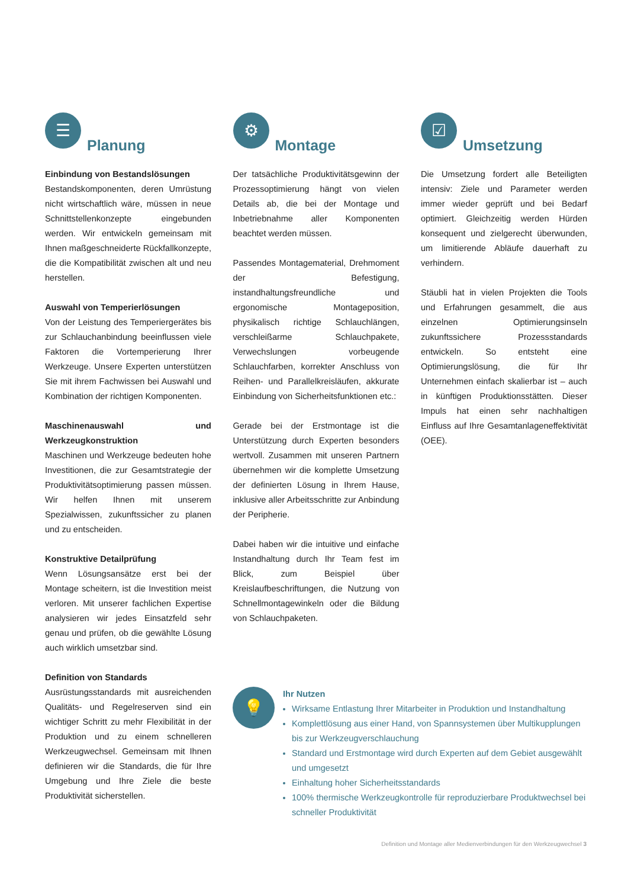☰
Planung
Einbindung von Bestandslösungen
Bestandskomponenten, deren Umrüstung nicht wirtschaftlich wäre, müssen in neue Schnittstellenkonzepte eingebunden werden. Wir entwickeln gemeinsam mit Ihnen maßgeschneiderte Rückfallkonzepte, die die Kompatibilität zwischen alt und neu herstellen.
Auswahl von Temperierlösungen
Von der Leistung des Temperiergerätes bis zur Schlauchanbindung beeinflussen viele Faktoren die Vortemperierung Ihrer Werkzeuge. Unsere Experten unterstützen Sie mit ihrem Fachwissen bei Auswahl und Kombination der richtigen Komponenten.
Maschinenauswahl und Werkzeugkonstruktion
Maschinen und Werkzeuge bedeuten hohe Investitionen, die zur Gesamtstrategie der Produktivitätsoptimierung passen müssen. Wir helfen Ihnen mit unserem Spezialwissen, zukunftssicher zu planen und zu entscheiden.
Konstruktive Detailprüfung
Wenn Lösungsansätze erst bei der Montage scheitern, ist die Investition meist verloren. Mit unserer fachlichen Expertise analysieren wir jedes Einsatzfeld sehr genau und prüfen, ob die gewählte Lösung auch wirklich umsetzbar sind.
Definition von Standards
Ausrüstungsstandards mit ausreichenden Qualitäts- und Regelreserven sind ein wichtiger Schritt zu mehr Flexibilität in der Produktion und zu einem schnelleren Werkzeugwechsel. Gemeinsam mit Ihnen definieren wir die Standards, die für Ihre Umgebung und Ihre Ziele die beste Produktivität sicherstellen.
⚙
Montage
Der tatsächliche Produktivitätsgewinn der Prozessoptimierung hängt von vielen Details ab, die bei der Montage und Inbetriebnahme aller Komponenten beachtet werden müssen.
Passendes Montagematerial, Drehmoment der Befestigung, instandhaltungsfreundliche und ergonomische Montageposition, physikalisch richtige Schlauchlängen, verschleißarme Schlauchpakete, Verwechslungen vorbeugende Schlauchfarben, korrekter Anschluss von Reihen- und Parallelkreisläufen, akkurate Einbindung von Sicherheitsfunktionen etc.:
Gerade bei der Erstmontage ist die Unterstützung durch Experten besonders wertvoll. Zusammen mit unseren Partnern übernehmen wir die komplette Umsetzung der definierten Lösung in Ihrem Hause, inklusive aller Arbeitsschritte zur Anbindung der Peripherie.
Dabei haben wir die intuitive und einfache Instandhaltung durch Ihr Team fest im Blick, zum Beispiel über Kreislaufbeschriftungen, die Nutzung von Schnellmontagewinkeln oder die Bildung von Schlauchpaketen.
☑
Umsetzung
Die Umsetzung fordert alle Beteiligten intensiv: Ziele und Parameter werden immer wieder geprüft und bei Bedarf optimiert. Gleichzeitig werden Hürden konsequent und zielgerecht überwunden, um limitierende Abläufe dauerhaft zu verhindern.
Stäubli hat in vielen Projekten die Tools und Erfahrungen gesammelt, die aus einzelnen Optimierungsinseln zukunftssichere Prozessstandards entwickeln. So entsteht eine Optimierungslösung, die für Ihr Unternehmen einfach skalierbar ist – auch in künftigen Produktionsstätten. Dieser Impuls hat einen sehr nachhaltigen Einfluss auf Ihre Gesamtanlageneffektivität (OEE).
💡
Ihr Nutzen
Wirksame Entlastung Ihrer Mitarbeiter in Produktion und Instandhaltung
Komplettlösung aus einer Hand, von Spannsystemen über Multikupplungen bis zur Werkzeugverschlauchung
Standard und Erstmontage wird durch Experten auf dem Gebiet ausgewählt und umgesetzt
Einhaltung hoher Sicherheitsstandards
100% thermische Werkzeugkontrolle für reproduzierbare Produktwechsel bei schneller Produktivität
Definition und Montage aller Medienverbindungen für den Werkzeugwechsel 3